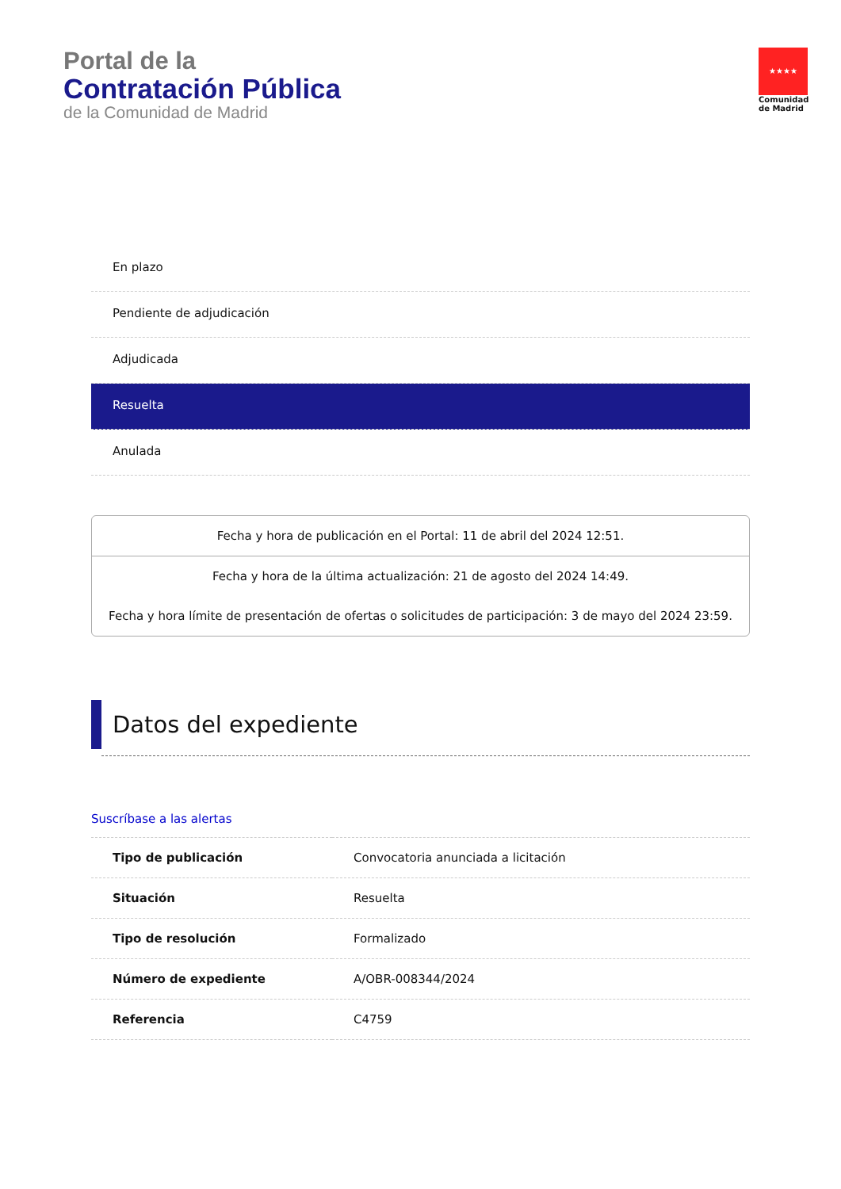Portal de la
Contratación Pública
de la Comunidad de Madrid
★★★★
Comunidad de Madrid
En plazo
Pendiente de adjudicación
Adjudicada
Resuelta
Anulada
Fecha y hora de publicación en el Portal: 11 de abril del 2024 12:51.
Fecha y hora de la última actualización: 21 de agosto del 2024 14:49.
Fecha y hora límite de presentación de ofertas o solicitudes de participación: 3 de mayo del 2024 23:59.
Datos del expediente
Suscríbase a las alertas
| Tipo de publicación | Convocatoria anunciada a licitación |
| Situación | Resuelta |
| Tipo de resolución | Formalizado |
| Número de expediente | A/OBR-008344/2024 |
| Referencia | C4759 |